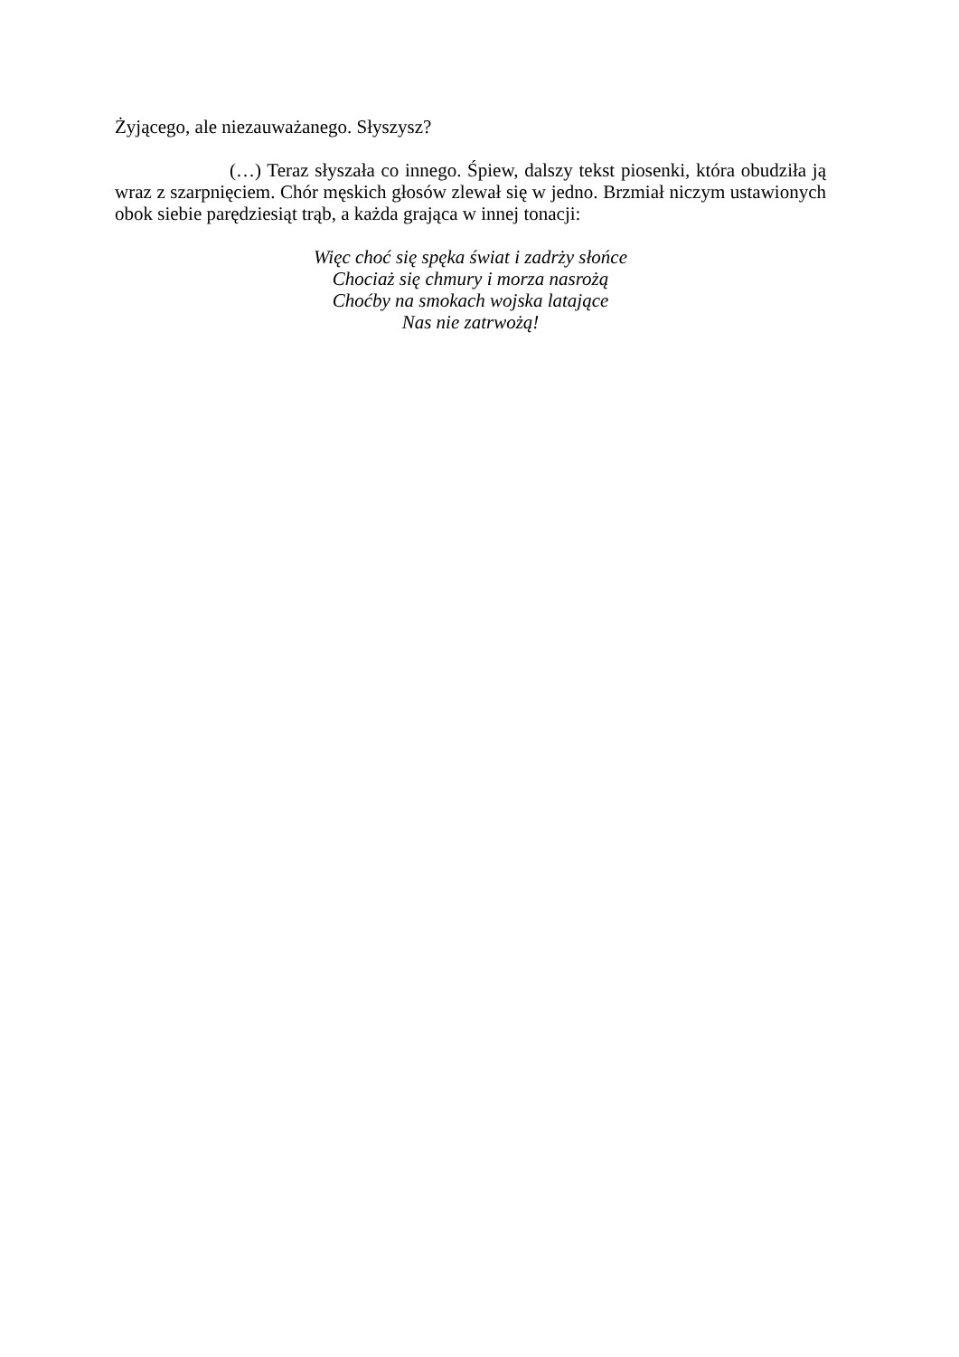Żyjącego, ale niezauważanego. Słyszysz?
(…) Teraz słyszała co innego. Śpiew, dalszy tekst piosenki, która obudziła ją wraz z szarpnięciem. Chór męskich głosów zlewał się w jedno. Brzmiał niczym ustawionych obok siebie parędziesiąt trąb, a każda grająca w innej tonacji:
Więc choć się spęka świat i zadrży słońce
Chociaż się chmury i morza nasrożą
Choćby na smokach wojska latające
Nas nie zatrwożą!